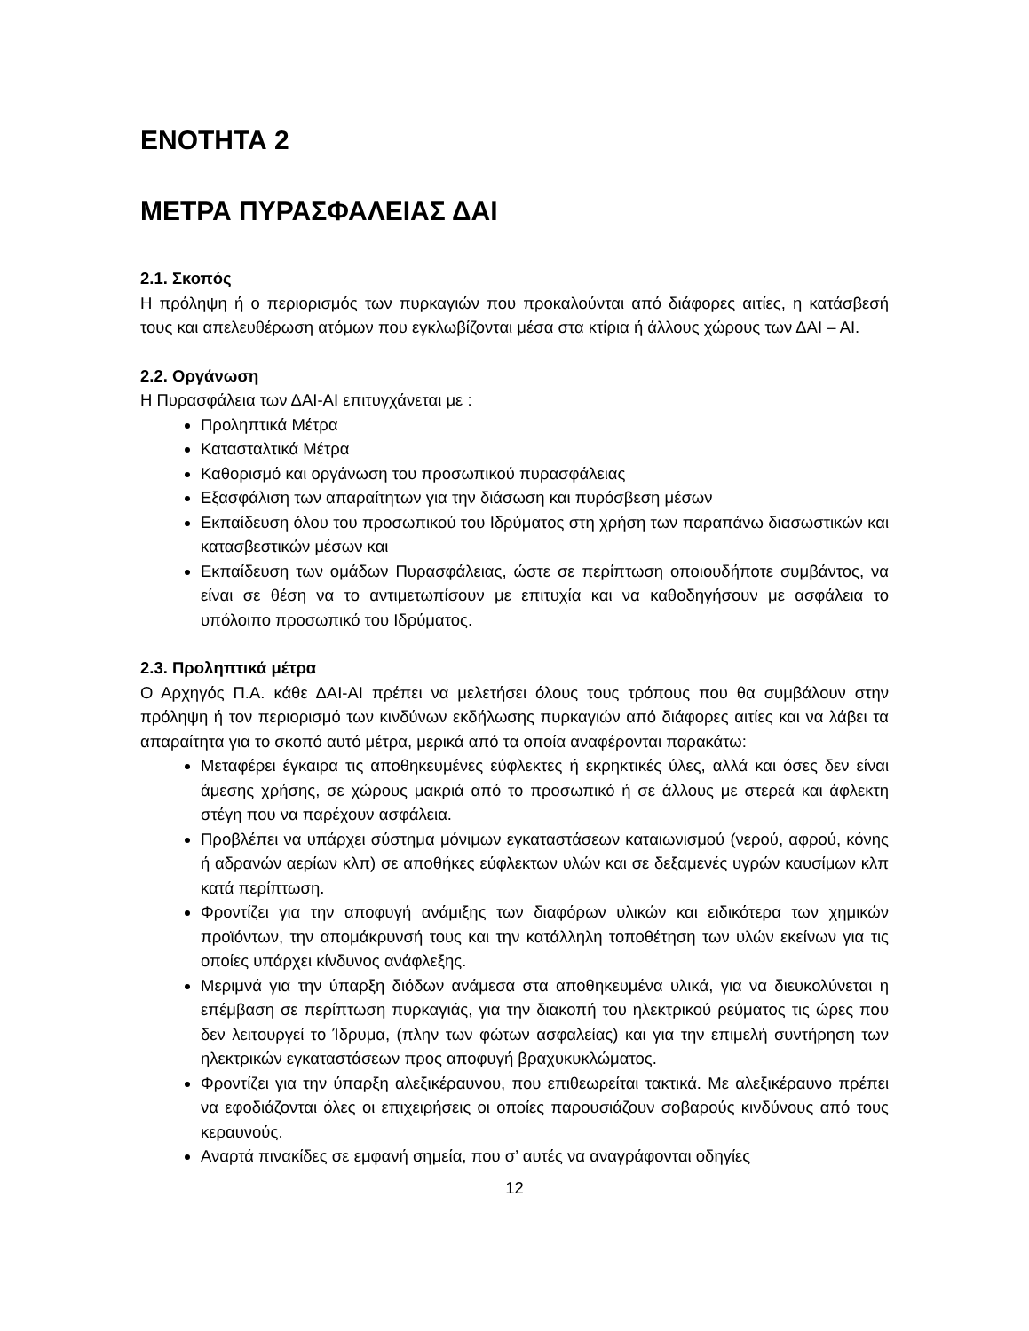ΕΝΟΤΗΤΑ 2
ΜΕΤΡΑ ΠΥΡΑΣΦΑΛΕΙΑΣ ΔΑΙ
2.1. Σκοπός
Η πρόληψη ή ο περιορισμός των πυρκαγιών που προκαλούνται από διάφορες αιτίες, η κατάσβεσή τους και απελευθέρωση ατόμων που εγκλωβίζονται μέσα στα κτίρια ή άλλους χώρους των ΔΑΙ – ΑΙ.
2.2. Οργάνωση
Η Πυρασφάλεια των ΔΑΙ-ΑΙ επιτυγχάνεται με :
Προληπτικά Μέτρα
Κατασταλτικά Μέτρα
Καθορισμό και οργάνωση του προσωπικού πυρασφάλειας
Εξασφάλιση των απαραίτητων για την διάσωση και πυρόσβεση μέσων
Εκπαίδευση όλου του προσωπικού του Ιδρύματος στη χρήση των παραπάνω διασωστικών και κατασβεστικών μέσων και
Εκπαίδευση των ομάδων Πυρασφάλειας, ώστε σε περίπτωση οποιουδήποτε συμβάντος, να είναι σε θέση να το αντιμετωπίσουν με επιτυχία και να καθοδηγήσουν με ασφάλεια το υπόλοιπο προσωπικό του Ιδρύματος.
2.3. Προληπτικά μέτρα
Ο Αρχηγός Π.Α. κάθε ΔΑΙ-ΑΙ πρέπει να μελετήσει όλους τους τρόπους που θα συμβάλουν στην πρόληψη ή τον περιορισμό των κινδύνων εκδήλωσης πυρκαγιών από διάφορες αιτίες και να λάβει τα απαραίτητα για το σκοπό αυτό μέτρα, μερικά από τα οποία αναφέρονται παρακάτω:
Μεταφέρει έγκαιρα τις αποθηκευμένες εύφλεκτες ή εκρηκτικές ύλες, αλλά και όσες δεν είναι άμεσης χρήσης, σε χώρους μακριά από το προσωπικό ή σε άλλους με στερεά και άφλεκτη στέγη που να παρέχουν ασφάλεια.
Προβλέπει να υπάρχει σύστημα μόνιμων εγκαταστάσεων καταιωνισμού (νερού, αφρού, κόνης ή αδρανών αερίων κλπ) σε αποθήκες εύφλεκτων υλών και σε δεξαμενές υγρών καυσίμων κλπ κατά περίπτωση.
Φροντίζει για την αποφυγή ανάμιξης των διαφόρων υλικών και ειδικότερα των χημικών προϊόντων, την απομάκρυνσή τους και την κατάλληλη τοποθέτηση των υλών εκείνων για τις οποίες υπάρχει κίνδυνος ανάφλεξης.
Μεριμνά για την ύπαρξη διόδων ανάμεσα στα αποθηκευμένα υλικά, για να διευκολύνεται η επέμβαση σε περίπτωση πυρκαγιάς, για την διακοπή του ηλεκτρικού ρεύματος τις ώρες που δεν λειτουργεί το Ίδρυμα, (πλην των φώτων ασφαλείας) και για την επιμελή συντήρηση των ηλεκτρικών εγκαταστάσεων προς αποφυγή βραχυκυκλώματος.
Φροντίζει για την ύπαρξη αλεξικέραυνου, που επιθεωρείται τακτικά. Με αλεξικέραυνο πρέπει να εφοδιάζονται όλες οι επιχειρήσεις οι οποίες παρουσιάζουν σοβαρούς κινδύνους από τους κεραυνούς.
Αναρτά πινακίδες σε εμφανή σημεία, που σ’ αυτές να αναγράφονται οδηγίες
12